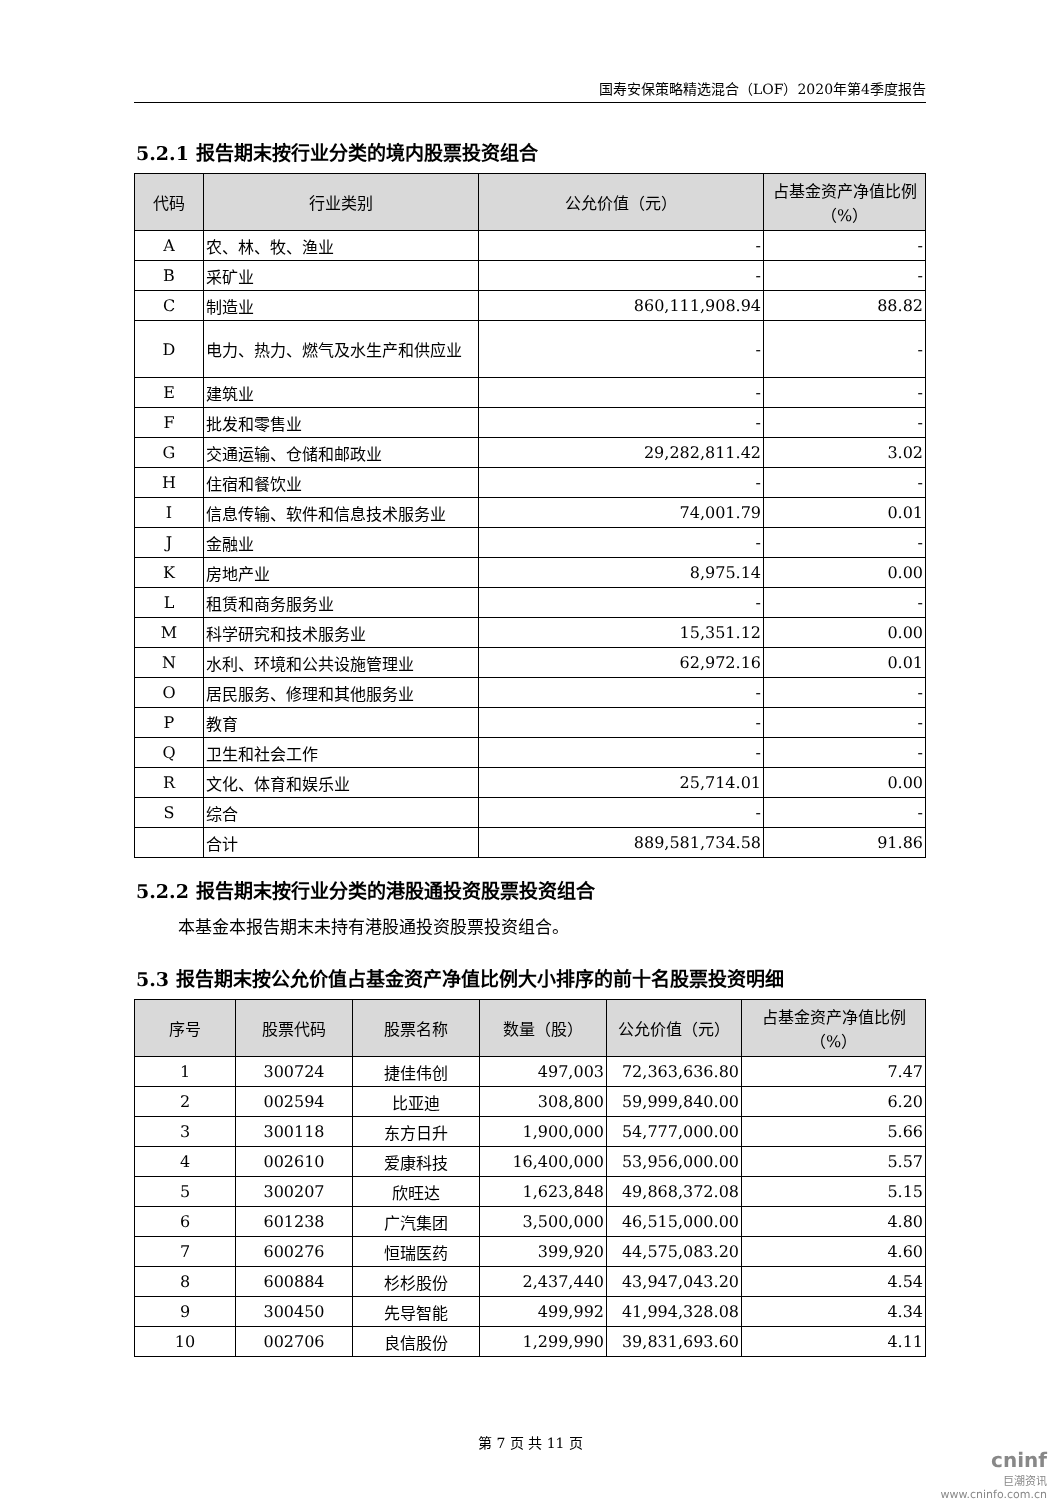国寿安保策略精选混合（LOF）2020年第4季度报告
5.2.1 报告期末按行业分类的境内股票投资组合
| 代码 | 行业类别 | 公允价值（元） | 占基金资产净值比例（%） |
| --- | --- | --- | --- |
| A | 农、林、牧、渔业 | - | - |
| B | 采矿业 | - | - |
| C | 制造业 | 860,111,908.94 | 88.82 |
| D | 电力、热力、燃气及水生产和供应业 | - | - |
| E | 建筑业 | - | - |
| F | 批发和零售业 | - | - |
| G | 交通运输、仓储和邮政业 | 29,282,811.42 | 3.02 |
| H | 住宿和餐饮业 | - | - |
| I | 信息传输、软件和信息技术服务业 | 74,001.79 | 0.01 |
| J | 金融业 | - | - |
| K | 房地产业 | 8,975.14 | 0.00 |
| L | 租赁和商务服务业 | - | - |
| M | 科学研究和技术服务业 | 15,351.12 | 0.00 |
| N | 水利、环境和公共设施管理业 | 62,972.16 | 0.01 |
| O | 居民服务、修理和其他服务业 | - | - |
| P | 教育 | - | - |
| Q | 卫生和社会工作 | - | - |
| R | 文化、体育和娱乐业 | 25,714.01 | 0.00 |
| S | 综合 | - | - |
| | 合计 | 889,581,734.58 | 91.86 |
5.2.2 报告期末按行业分类的港股通投资股票投资组合
本基金本报告期末未持有港股通投资股票投资组合。
5.3 报告期末按公允价值占基金资产净值比例大小排序的前十名股票投资明细
| 序号 | 股票代码 | 股票名称 | 数量（股） | 公允价值（元） | 占基金资产净值比例（%） |
| --- | --- | --- | --- | --- | --- |
| 1 | 300724 | 捷佳伟创 | 497,003 | 72,363,636.80 | 7.47 |
| 2 | 002594 | 比亚迪 | 308,800 | 59,999,840.00 | 6.20 |
| 3 | 300118 | 东方日升 | 1,900,000 | 54,777,000.00 | 5.66 |
| 4 | 002610 | 爱康科技 | 16,400,000 | 53,956,000.00 | 5.57 |
| 5 | 300207 | 欣旺达 | 1,623,848 | 49,868,372.08 | 5.15 |
| 6 | 601238 | 广汽集团 | 3,500,000 | 46,515,000.00 | 4.80 |
| 7 | 600276 | 恒瑞医药 | 399,920 | 44,575,083.20 | 4.60 |
| 8 | 600884 | 杉杉股份 | 2,437,440 | 43,947,043.20 | 4.54 |
| 9 | 300450 | 先导智能 | 499,992 | 41,994,328.08 | 4.34 |
| 10 | 002706 | 良信股份 | 1,299,990 | 39,831,693.60 | 4.11 |
第 7 页 共 11 页
cninf
巨潮资讯
www.cninfo.com.cn